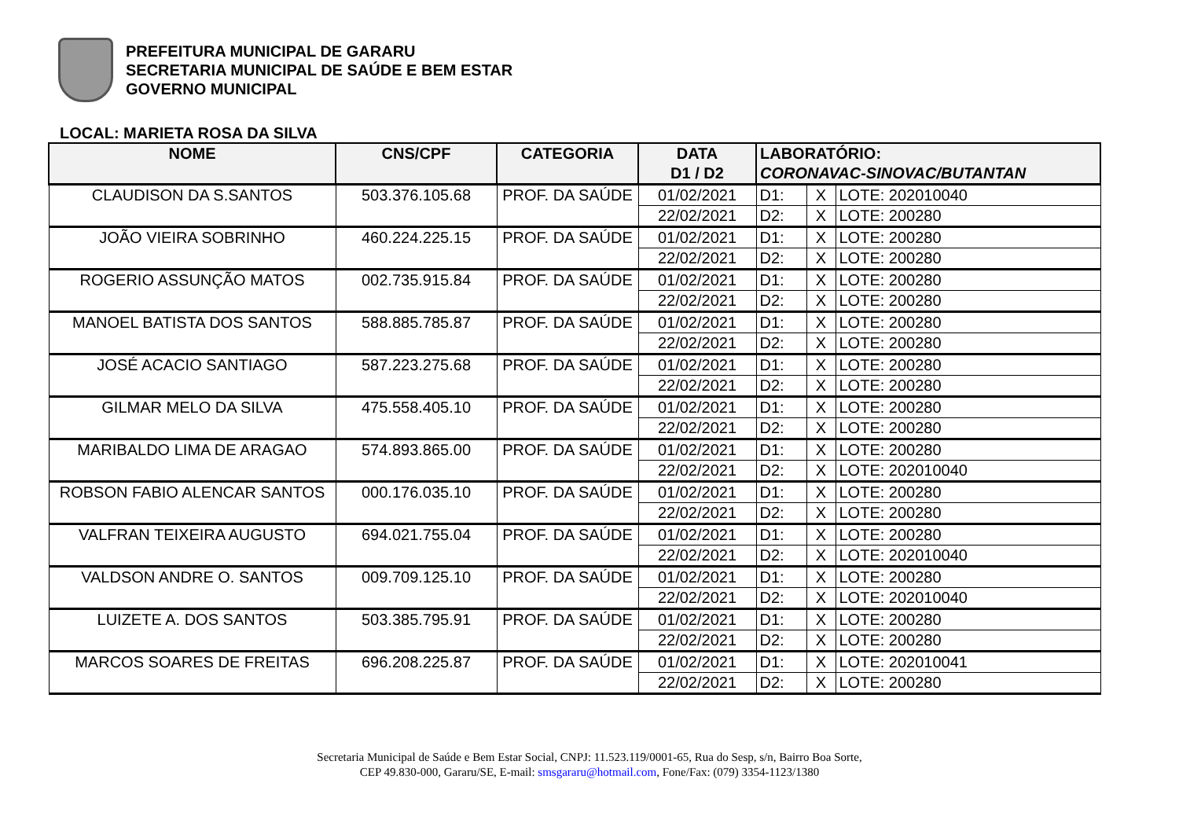PREFEITURA MUNICIPAL DE GARARU
SECRETARIA MUNICIPAL DE SAÚDE E BEM ESTAR
GOVERNO MUNICIPAL
LOCAL: MARIETA ROSA DA SILVA
| NOME | CNS/CPF | CATEGORIA | DATA D1 / D2 | LABORATÓRIO: CORONAVAC-SINOVAC/BUTANTAN | | |
| --- | --- | --- | --- | --- | --- | --- |
| CLAUDISON DA S.SANTOS | 503.376.105.68 | PROF. DA SAÚDE | 01/02/2021 | D1: | X | LOTE: 202010040 |
| | | | 22/02/2021 | D2: | X | LOTE: 200280 |
| JOÃO VIEIRA SOBRINHO | 460.224.225.15 | PROF. DA SAÚDE | 01/02/2021 | D1: | X | LOTE: 200280 |
| | | | 22/02/2021 | D2: | X | LOTE: 200280 |
| ROGERIO ASSUNÇÃO MATOS | 002.735.915.84 | PROF. DA SAÚDE | 01/02/2021 | D1: | X | LOTE: 200280 |
| | | | 22/02/2021 | D2: | X | LOTE: 200280 |
| MANOEL BATISTA DOS SANTOS | 588.885.785.87 | PROF. DA SAÚDE | 01/02/2021 | D1: | X | LOTE: 200280 |
| | | | 22/02/2021 | D2: | X | LOTE: 200280 |
| JOSÉ ACACIO SANTIAGO | 587.223.275.68 | PROF. DA SAÚDE | 01/02/2021 | D1: | X | LOTE: 200280 |
| | | | 22/02/2021 | D2: | X | LOTE: 200280 |
| GILMAR MELO DA SILVA | 475.558.405.10 | PROF. DA SAÚDE | 01/02/2021 | D1: | X | LOTE: 200280 |
| | | | 22/02/2021 | D2: | X | LOTE: 200280 |
| MARIBALDO LIMA DE ARAGAO | 574.893.865.00 | PROF. DA SAÚDE | 01/02/2021 | D1: | X | LOTE: 200280 |
| | | | 22/02/2021 | D2: | X | LOTE: 202010040 |
| ROBSON FABIO ALENCAR SANTOS | 000.176.035.10 | PROF. DA SAÚDE | 01/02/2021 | D1: | X | LOTE: 200280 |
| | | | 22/02/2021 | D2: | X | LOTE: 200280 |
| VALFRAN TEIXEIRA AUGUSTO | 694.021.755.04 | PROF. DA SAÚDE | 01/02/2021 | D1: | X | LOTE: 200280 |
| | | | 22/02/2021 | D2: | X | LOTE: 202010040 |
| VALDSON ANDRE O. SANTOS | 009.709.125.10 | PROF. DA SAÚDE | 01/02/2021 | D1: | X | LOTE: 200280 |
| | | | 22/02/2021 | D2: | X | LOTE: 202010040 |
| LUIZETE A. DOS SANTOS | 503.385.795.91 | PROF. DA SAÚDE | 01/02/2021 | D1: | X | LOTE: 200280 |
| | | | 22/02/2021 | D2: | X | LOTE: 200280 |
| MARCOS SOARES DE FREITAS | 696.208.225.87 | PROF. DA SAÚDE | 01/02/2021 | D1: | X | LOTE: 202010041 |
| | | | 22/02/2021 | D2: | X | LOTE: 200280 |
Secretaria Municipal de Saúde e Bem Estar Social, CNPJ: 11.523.119/0001-65, Rua do Sesp, s/n, Bairro Boa Sorte,
CEP 49.830-000, Gararu/SE, E-mail: smsgararu@hotmail.com, Fone/Fax: (079) 3354-1123/1380